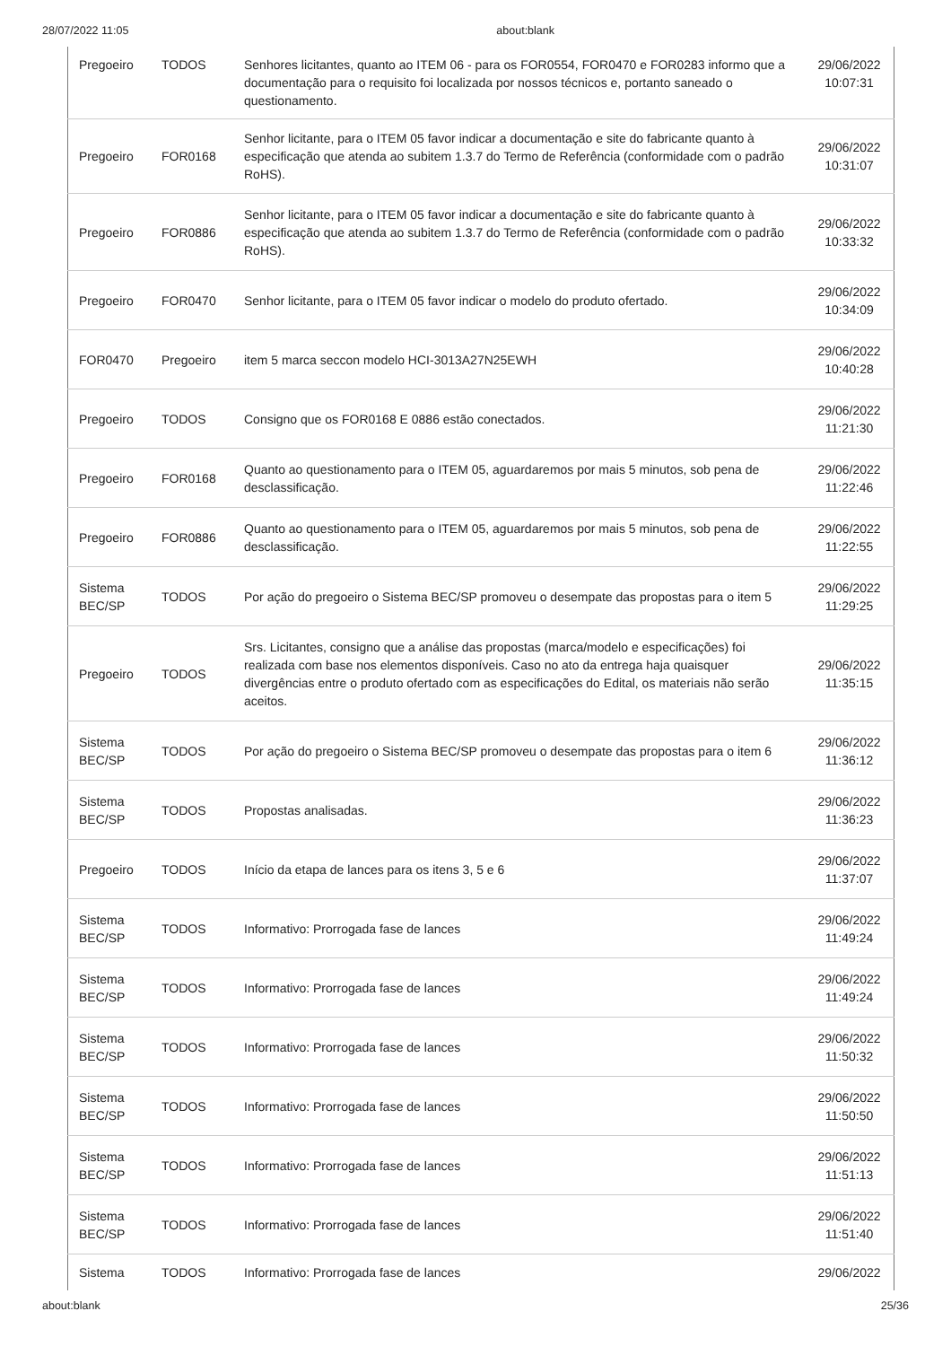28/07/2022 11:05 about:blank
| Pregoeiro | TODOS | Senhores licitantes, quanto ao ITEM 06 - para os FOR0554, FOR0470 e FOR0283 informo que a documentação para o requisito foi localizada por nossos técnicos e, portanto saneado o questionamento. | 29/06/2022 10:07:31 |
| Pregoeiro | FOR0168 | Senhor licitante, para o ITEM 05 favor indicar a documentação e site do fabricante quanto à especificação que atenda ao subitem 1.3.7 do Termo de Referência (conformidade com o padrão RoHS). | 29/06/2022 10:31:07 |
| Pregoeiro | FOR0886 | Senhor licitante, para o ITEM 05 favor indicar a documentação e site do fabricante quanto à especificação que atenda ao subitem 1.3.7 do Termo de Referência (conformidade com o padrão RoHS). | 29/06/2022 10:33:32 |
| Pregoeiro | FOR0470 | Senhor licitante, para o ITEM 05 favor indicar o modelo do produto ofertado. | 29/06/2022 10:34:09 |
| FOR0470 | Pregoeiro | item 5 marca seccon modelo HCI-3013A27N25EWH | 29/06/2022 10:40:28 |
| Pregoeiro | TODOS | Consigno que os FOR0168 E 0886 estão conectados. | 29/06/2022 11:21:30 |
| Pregoeiro | FOR0168 | Quanto ao questionamento para o ITEM 05, aguardaremos por mais 5 minutos, sob pena de desclassificação. | 29/06/2022 11:22:46 |
| Pregoeiro | FOR0886 | Quanto ao questionamento para o ITEM 05, aguardaremos por mais 5 minutos, sob pena de desclassificação. | 29/06/2022 11:22:55 |
| Sistema BEC/SP | TODOS | Por ação do pregoeiro o Sistema BEC/SP promoveu o desempate das propostas para o item 5 | 29/06/2022 11:29:25 |
| Pregoeiro | TODOS | Srs. Licitantes, consigno que a análise das propostas (marca/modelo e especificações) foi realizada com base nos elementos disponíveis. Caso no ato da entrega haja quaisquer divergências entre o produto ofertado com as especificações do Edital, os materiais não serão aceitos. | 29/06/2022 11:35:15 |
| Sistema BEC/SP | TODOS | Por ação do pregoeiro o Sistema BEC/SP promoveu o desempate das propostas para o item 6 | 29/06/2022 11:36:12 |
| Sistema BEC/SP | TODOS | Propostas analisadas. | 29/06/2022 11:36:23 |
| Pregoeiro | TODOS | Início da etapa de lances para os itens 3, 5 e 6 | 29/06/2022 11:37:07 |
| Sistema BEC/SP | TODOS | Informativo: Prorrogada fase de lances | 29/06/2022 11:49:24 |
| Sistema BEC/SP | TODOS | Informativo: Prorrogada fase de lances | 29/06/2022 11:49:24 |
| Sistema BEC/SP | TODOS | Informativo: Prorrogada fase de lances | 29/06/2022 11:50:32 |
| Sistema BEC/SP | TODOS | Informativo: Prorrogada fase de lances | 29/06/2022 11:50:50 |
| Sistema BEC/SP | TODOS | Informativo: Prorrogada fase de lances | 29/06/2022 11:51:13 |
| Sistema BEC/SP | TODOS | Informativo: Prorrogada fase de lances | 29/06/2022 11:51:40 |
| Sistema | TODOS | Informativo: Prorrogada fase de lances | 29/06/2022 |
about:blank 25/36